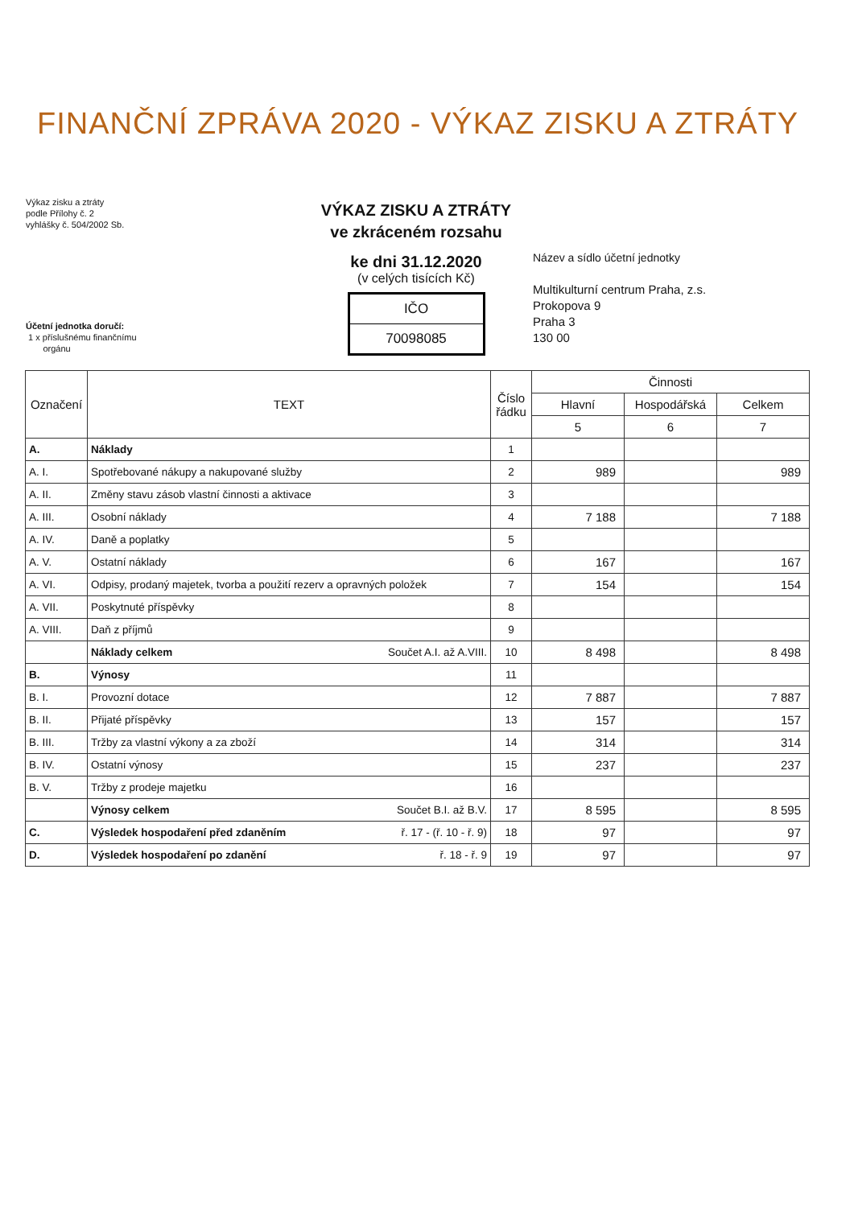FINANČNÍ ZPRÁVA 2020 - VÝKAZ ZISKU A ZTRÁTY
Výkaz zisku a ztráty
podle Přílohy č. 2
vyhlášky č. 504/2002 Sb.
Účetní jednotka doručí:
1 x příslušnému finančnímu
orgánu
VÝKAZ ZISKU A ZTRÁTY
ve zkráceném rozsahu
ke dni 31.12.2020
(v celých tisících Kč)
IČO
70098085
Název a sídlo účetní jednotky
Multikulturní centrum Praha, z.s.
Prokopova 9
Praha 3
130 00
| Označení | TEXT | Číslo řádku | Činnosti | | |
| --- | --- | --- | --- | --- | --- |
| | | | Hlavní | Hospodářská | Celkem |
| | | | 5 | 6 | 7 |
| A. | Náklady | 1 | | | |
| A. I. | Spotřebované nákupy a nakupované služby | 2 | 989 | | 989 |
| A. II. | Změny stavu zásob vlastní činnosti a aktivace | 3 | | | |
| A. III. | Osobní náklady | 4 | 7 188 | | 7 188 |
| A. IV. | Daně a poplatky | 5 | | | |
| A. V. | Ostatní náklady | 6 | 167 | | 167 |
| A. VI. | Odpisy, prodaný majetek, tvorba a použití rezerv a opravných položek | 7 | 154 | | 154 |
| A. VII. | Poskytnuté příspěvky | 8 | | | |
| A. VIII. | Daň z příjmů | 9 | | | |
| | Náklady celkem Součet A.I. až A.VIII. | 10 | 8 498 | | 8 498 |
| B. | Výnosy | 11 | | | |
| B. I. | Provozní dotace | 12 | 7 887 | | 7 887 |
| B. II. | Přijaté příspěvky | 13 | 157 | | 157 |
| B. III. | Tržby za vlastní výkony a za zboží | 14 | 314 | | 314 |
| B. IV. | Ostatní výnosy | 15 | 237 | | 237 |
| B. V. | Tržby z prodeje majetku | 16 | | | |
| | Výnosy celkem Součet B.I. až B.V. | 17 | 8 595 | | 8 595 |
| C. | Výsledek hospodaření před zdaněním ř. 17 - (ř. 10 - ř. 9) | 18 | 97 | | 97 |
| D. | Výsledek hospodaření po zdanění ř. 18 - ř. 9 | 19 | 97 | | 97 |